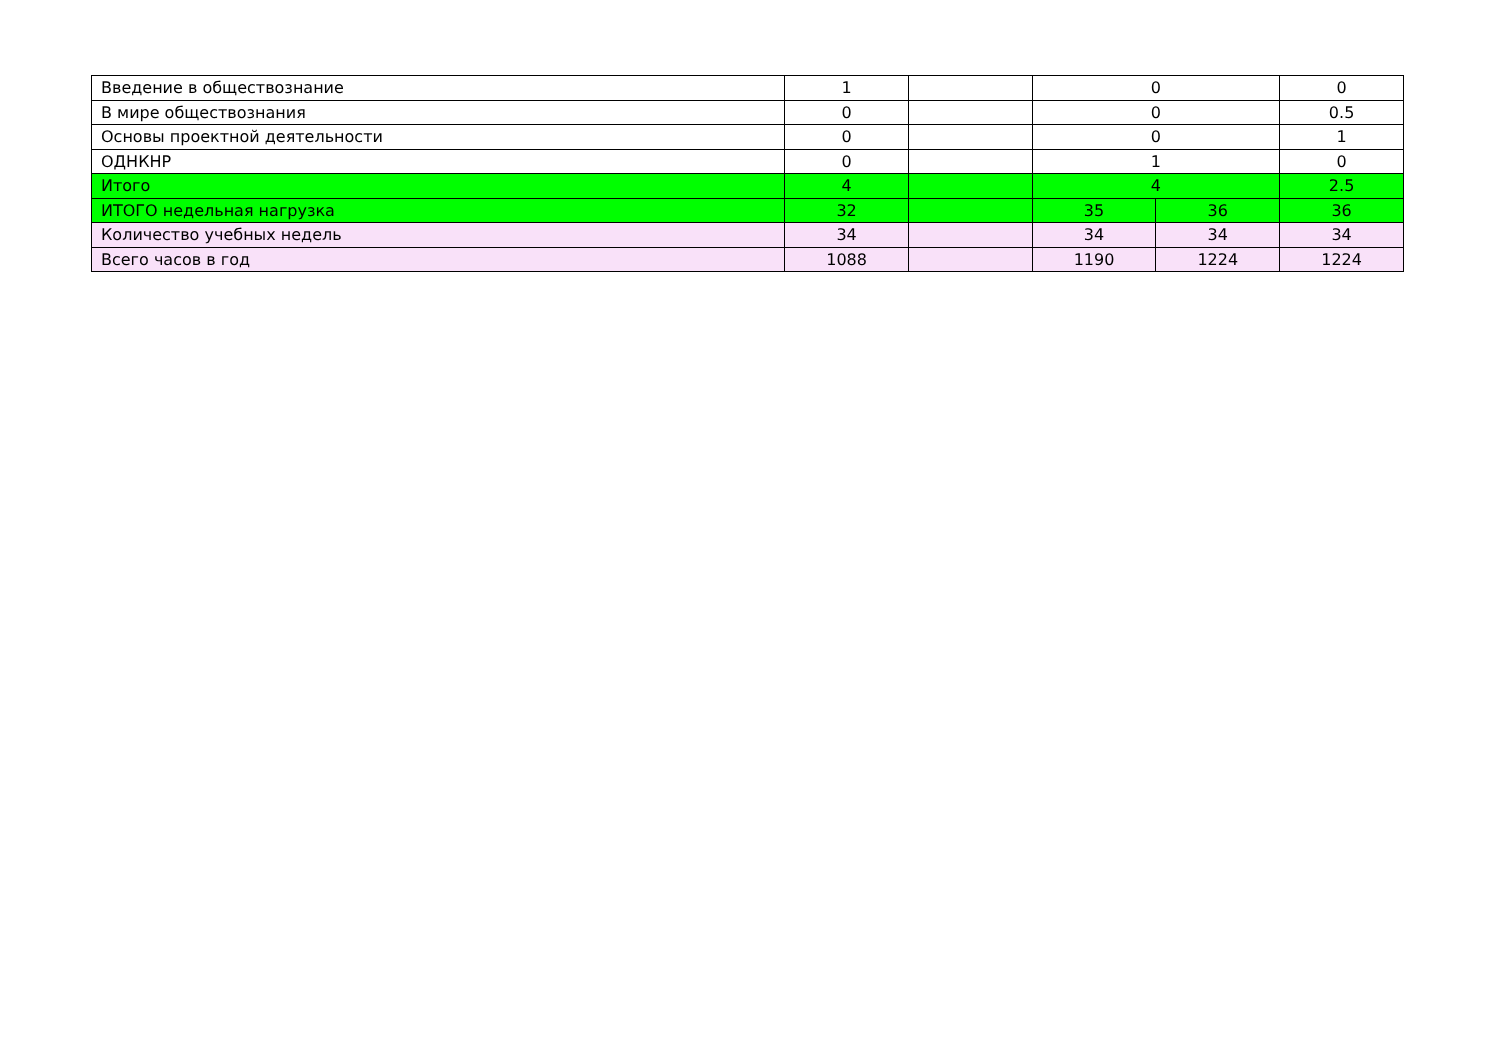| Введение в обществознание | 1 | | 0 | | 0 |
| В мире обществознания | 0 | | 0 | | 0.5 |
| Основы проектной деятельности | 0 | | 0 | | 1 |
| ОДНКНР | 0 | | 1 | | 0 |
| Итого | 4 | | 4 | | 2.5 |
| ИТОГО недельная нагрузка | 32 | | 35 | 36 | 36 |
| Количество учебных недель | 34 | | 34 | 34 | 34 |
| Всего часов в год | 1088 | | 1190 | 1224 | 1224 |